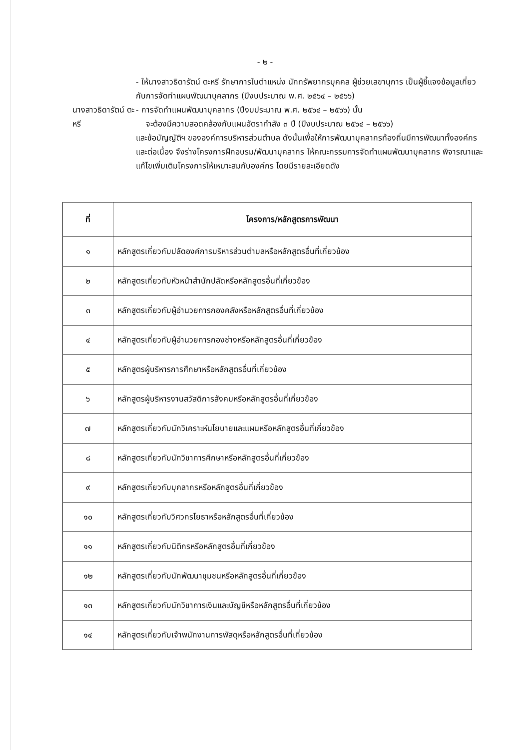- ๒ -
- ให้นางสาวธิดารัตน์ ตะหรี รักษาการในตำแหน่ง นักทรัพยากรบุคคล ผู้ช่วยเลขานุการ เป็นผู้ชี้แจงข้อมูลเกี่ยวกับการจัดทำแผนพัฒนาบุคลากร (ปีงบประมาณ พ.ศ. ๒๕๖๔ – ๒๕๖๖)
นางสาวธิดารัตน์ ตะหรี
- การจัดทำแผนพัฒนาบุคลากร (ปีงบประมาณ พ.ศ. ๒๕๖๔ – ๒๕๖๖) นั้น
จะต้องมีความสอดคล้องกับแผนอัตรากำลัง ๓ ปี (ปีงบประมาณ ๒๕๖๔ – ๒๕๖๖)
และข้อบัญญัติฯ ขององค์การบริหารส่วนตำบล ดังนั้นเพื่อให้การพัฒนาบุคลากรท้องถิ่นมีการพัฒนาทั้งองค์กรและต่อเนื่อง จึงร่างโครงการฝึกอบรม/พัฒนาบุคลากร ให้คณะกรรมการจัดทำแผนพัฒนาบุคลากร พิจารณาและแก้ไขเพิ่มเติมโครงการให้เหมาะสมกับองค์กร โดยมีรายละเอียดดัง
| ที่ | โครงการ/หลักสูตรการพัฒนา |
| --- | --- |
| ๑ | หลักสูตรเกี่ยวกับปลัดองค์การบริหารส่วนตำบลหรือหลักสูตรอื่นที่เกี่ยวข้อง |
| ๒ | หลักสูตรเกี่ยวกับหัวหน้าสำนักปลัดหรือหลักสูตรอื่นที่เกี่ยวข้อง |
| ๓ | หลักสูตรเกี่ยวกับผู้อำนวยการกองคลังหรือหลักสูตรอื่นที่เกี่ยวข้อง |
| ๔ | หลักสูตรเกี่ยวกับผู้อำนวยการกองช่างหรือหลักสูตรอื่นที่เกี่ยวข้อง |
| ๕ | หลักสูตรผู้บริหารการศึกษาหรือหลักสูตรอื่นที่เกี่ยวข้อง |
| ๖ | หลักสูตรผู้บริหารงานสวัสดิการสังคมหรือหลักสูตรอื่นที่เกี่ยวข้อง |
| ๗ | หลักสูตรเกี่ยวกับนักวิเคราะห์นโยบายและแผนหรือหลักสูตรอื่นที่เกี่ยวข้อง |
| ๘ | หลักสูตรเกี่ยวกับนักวิชาการศึกษาหรือหลักสูตรอื่นที่เกี่ยวข้อง |
| ๙ | หลักสูตรเกี่ยวกับบุคลากรหรือหลักสูตรอื่นที่เกี่ยวข้อง |
| ๑๐ | หลักสูตรเกี่ยวกับวิศวกรโยธาหรือหลักสูตรอื่นที่เกี่ยวข้อง |
| ๑๑ | หลักสูตรเกี่ยวกับนิติกรหรือหลักสูตรอื่นที่เกี่ยวข้อง |
| ๑๒ | หลักสูตรเกี่ยวกับนักพัฒนาชุมชนหรือหลักสูตรอื่นที่เกี่ยวข้อง |
| ๑๓ | หลักสูตรเกี่ยวกับนักวิชาการเงินและบัญชีหรือหลักสูตรอื่นที่เกี่ยวข้อง |
| ๑๔ | หลักสูตรเกี่ยวกับเจ้าพนักงานการพัสดุหรือหลักสูตรอื่นที่เกี่ยวข้อง |